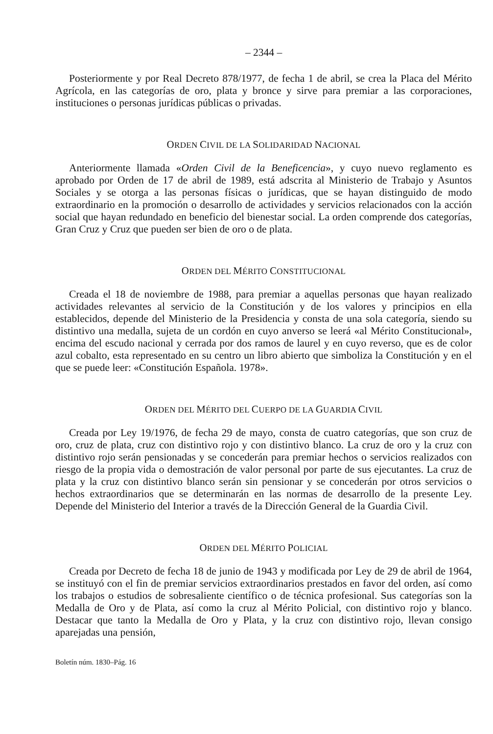– 2344 –
Posteriormente y por Real Decreto 878/1977, de fecha 1 de abril, se crea la Placa del Mérito Agrícola, en las categorías de oro, plata y bronce y sirve para premiar a las corporaciones, instituciones o personas jurídicas públicas o privadas.
ORDEN CIVIL DE LA SOLIDARIDAD NACIONAL
Anteriormente llamada «Orden Civil de la Beneficencia», y cuyo nuevo reglamento es aprobado por Orden de 17 de abril de 1989, está adscrita al Ministerio de Trabajo y Asuntos Sociales y se otorga a las personas físicas o jurídicas, que se hayan distinguido de modo extraordinario en la promoción o desarrollo de actividades y servicios relacionados con la acción social que hayan redundado en beneficio del bienestar social. La orden comprende dos categorías, Gran Cruz y Cruz que pueden ser bien de oro o de plata.
ORDEN DEL MÉRITO CONSTITUCIONAL
Creada el 18 de noviembre de 1988, para premiar a aquellas personas que hayan realizado actividades relevantes al servicio de la Constitución y de los valores y principios en ella establecidos, depende del Ministerio de la Presidencia y consta de una sola categoría, siendo su distintivo una medalla, sujeta de un cordón en cuyo anverso se leerá «al Mérito Constitucional», encima del escudo nacional y cerrada por dos ramos de laurel y en cuyo reverso, que es de color azul cobalto, esta representado en su centro un libro abierto que simboliza la Constitución y en el que se puede leer: «Constitución Española. 1978».
ORDEN DEL MÉRITO DEL CUERPO DE LA GUARDIA CIVIL
Creada por Ley 19/1976, de fecha 29 de mayo, consta de cuatro categorías, que son cruz de oro, cruz de plata, cruz con distintivo rojo y con distintivo blanco. La cruz de oro y la cruz con distintivo rojo serán pensionadas y se concederán para premiar hechos o servicios realizados con riesgo de la propia vida o demostración de valor personal por parte de sus ejecutantes. La cruz de plata y la cruz con distintivo blanco serán sin pensionar y se concederán por otros servicios o hechos extraordinarios que se determinarán en las normas de desarrollo de la presente Ley. Depende del Ministerio del Interior a través de la Dirección General de la Guardia Civil.
ORDEN DEL MÉRITO POLICIAL
Creada por Decreto de fecha 18 de junio de 1943 y modificada por Ley de 29 de abril de 1964, se instituyó con el fin de premiar servicios extraordinarios prestados en favor del orden, así como los trabajos o estudios de sobresaliente científico o de técnica profesional. Sus categorías son la Medalla de Oro y de Plata, así como la cruz al Mérito Policial, con distintivo rojo y blanco. Destacar que tanto la Medalla de Oro y Plata, y la cruz con distintivo rojo, llevan consigo aparejadas una pensión,
Boletín núm. 1830–Pág. 16